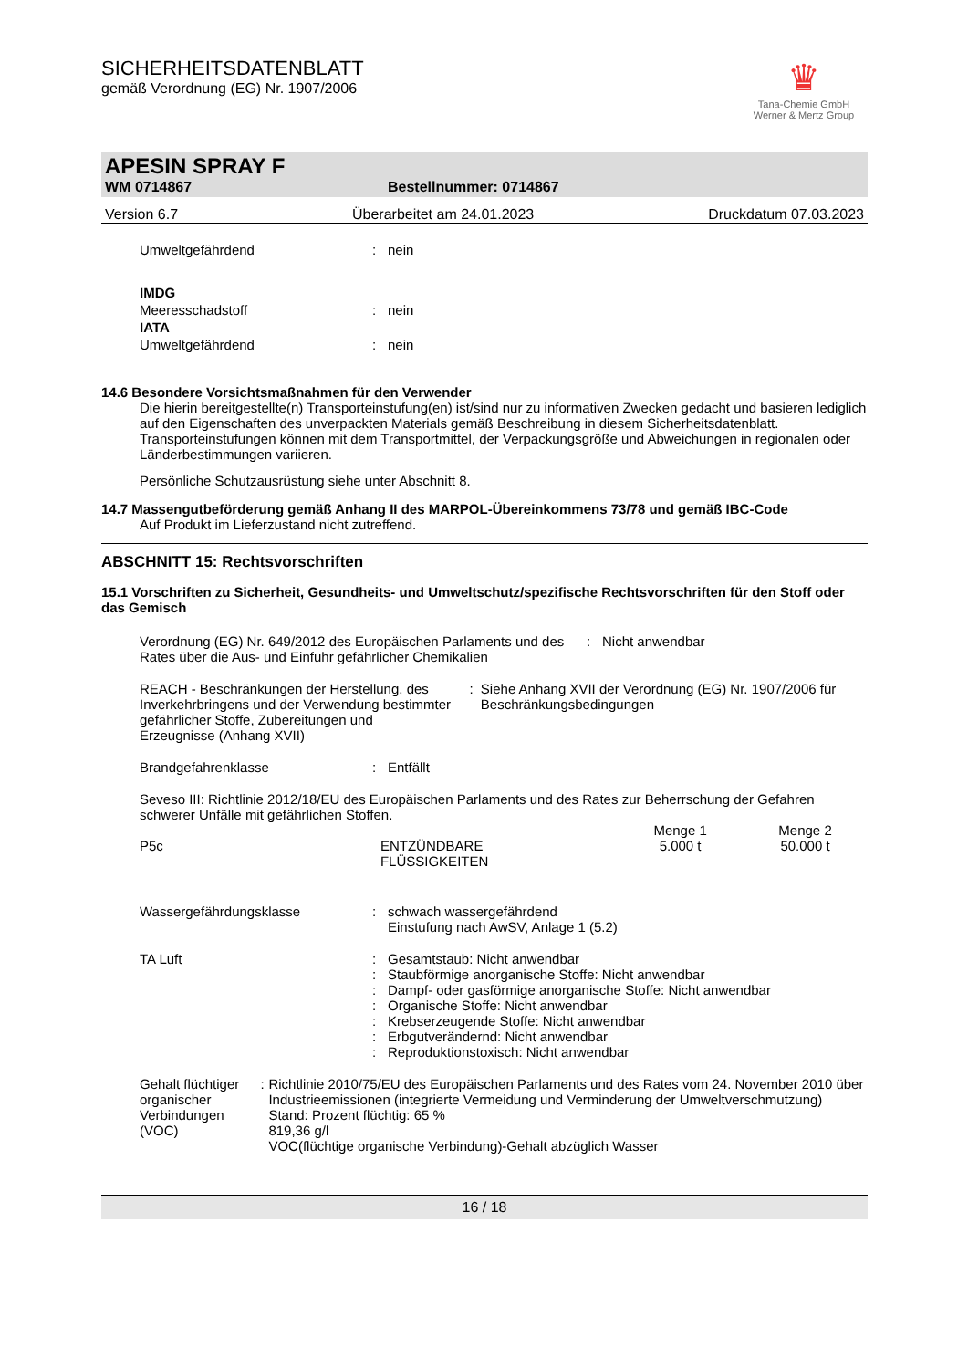♛
Tana-Chemie GmbH
Werner & Mertz Group
SICHERHEITSDATENBLATT
gemäß Verordnung (EG) Nr. 1907/2006
APESIN SPRAY F
WM 0714867 Bestellnummer: 0714867
Version 6.7 Überarbeitet am 24.01.2023 Druckdatum 07.03.2023
Umweltgefährdend: nein
IMDG
Meeresschadstoff: nein
IATA
Umweltgefährdend: nein
14.6 Besondere Vorsichtsmaßnahmen für den Verwender
Die hierin bereitgestellte(n) Transporteinstufung(en) ist/sind nur zu informativen Zwecken gedacht und basieren lediglich auf den Eigenschaften des unverpackten Materials gemäß Beschreibung in diesem Sicherheitsdatenblatt. Transporteinstufungen können mit dem Transportmittel, der Verpackungsgröße und Abweichungen in regionalen oder Länderbestimmungen variieren.
Persönliche Schutzausrüstung siehe unter Abschnitt 8.
14.7 Massengutbeförderung gemäß Anhang II des MARPOL-Übereinkommens 73/78 und gemäß IBC-Code
Auf Produkt im Lieferzustand nicht zutreffend.
ABSCHNITT 15: Rechtsvorschriften
15.1 Vorschriften zu Sicherheit, Gesundheits- und Umweltschutz/spezifische Rechtsvorschriften für den Stoff oder das Gemisch
Verordnung (EG) Nr. 649/2012 des Europäischen Parlaments und des Rates über die Aus- und Einfuhr gefährlicher Chemikalien: Nicht anwendbar
REACH - Beschränkungen der Herstellung, des Inverkehrbringens und der Verwendung bestimmter gefährlicher Stoffe, Zubereitungen und Erzeugnisse (Anhang XVII): Siehe Anhang XVII der Verordnung (EG) Nr. 1907/2006 für Beschränkungsbedingungen
Brandgefahrenklasse: Entfällt
Seveso III: Richtlinie 2012/18/EU des Europäischen Parlaments und des Rates zur Beherrschung der Gefahren schwerer Unfälle mit gefährlichen Stoffen.
| | | Menge 1 | Menge 2 |
| P5c | ENTZÜNDBARE FLÜSSIGKEITEN | 5.000 t | 50.000 t |
Wassergefährdungsklasse: schwach wassergefährdend
Einstufung nach AwSV, Anlage 1 (5.2)
TA Luft:
:
:
:
:
:
: Gesamtstaub: Nicht anwendbar
Staubförmige anorganische Stoffe: Nicht anwendbar
Dampf- oder gasförmige anorganische Stoffe: Nicht anwendbar
Organische Stoffe: Nicht anwendbar
Krebserzeugende Stoffe: Nicht anwendbar
Erbgutverändernd: Nicht anwendbar
Reproduktionstoxisch: Nicht anwendbar
Gehalt flüchtiger organischer Verbindungen (VOC): Richtlinie 2010/75/EU des Europäischen Parlaments und des Rates vom 24. November 2010 über Industrieemissionen (integrierte Vermeidung und Verminderung der Umweltverschmutzung)
Stand: Prozent flüchtig: 65 %
819,36 g/l
VOC(flüchtige organische Verbindung)-Gehalt abzüglich Wasser
16 / 18